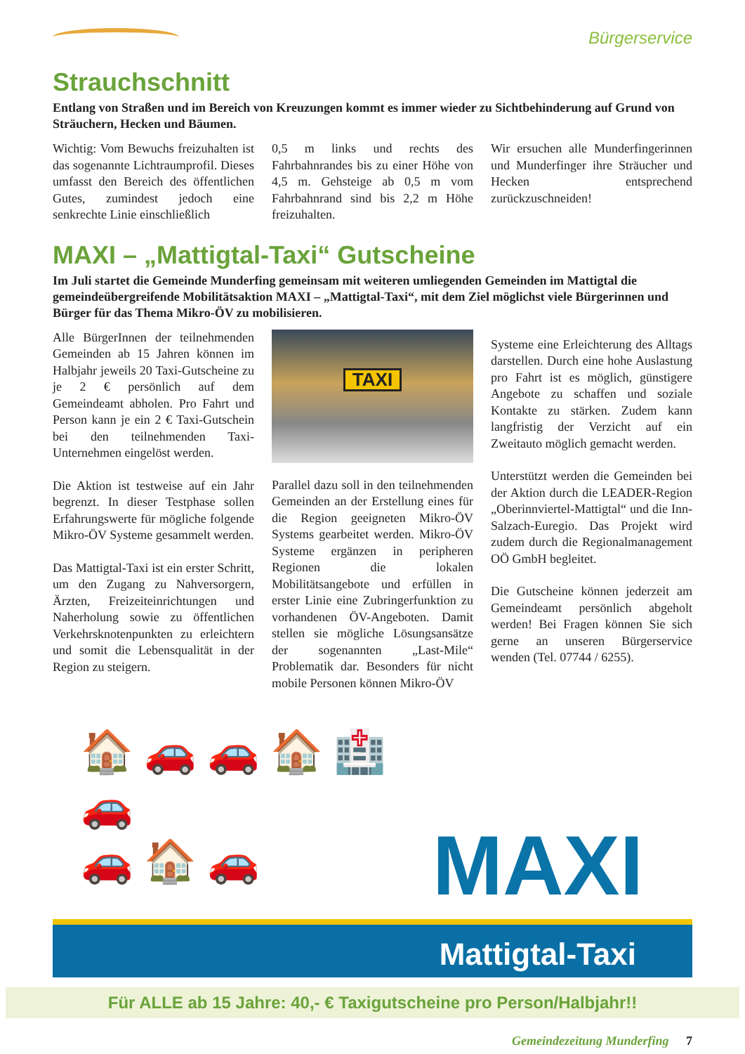Bürgerservice
Strauchschnitt
Entlang von Straßen und im Bereich von Kreuzungen kommt es immer wieder zu Sichtbehinderung auf Grund von Sträuchern, Hecken und Bäumen.
Wichtig: Vom Bewuchs freizuhalten ist das sogenannte Lichtraumprofil. Dieses umfasst den Bereich des öffentlichen Gutes, zumindest jedoch eine senkrechte Linie einschließlich
0,5 m links und rechts des Fahrbahnrandes bis zu einer Höhe von 4,5 m. Gehsteige ab 0,5 m vom Fahrbahnrand sind bis 2,2 m Höhe freizuhalten.
Wir ersuchen alle Munderfingerinnen und Munderfinger ihre Sträucher und Hecken entsprechend zurückzuschneiden!
MAXI – „Mattigtal-Taxi“ Gutscheine
Im Juli startet die Gemeinde Munderfing gemeinsam mit weiteren umliegenden Gemeinden im Mattigtal die gemeindeübergreifende Mobilitätsaktion MAXI – „Mattigtal-Taxi“, mit dem Ziel möglichst viele Bürgerinnen und Bürger für das Thema Mikro-ÖV zu mobilisieren.
Alle BürgerInnen der teilnehmenden Gemeinden ab 15 Jahren können im Halbjahr jeweils 20 Taxi-Gutscheine zu je 2 € persönlich auf dem Gemeindeamt abholen. Pro Fahrt und Person kann je ein 2 € Taxi-Gutschein bei den teilnehmenden Taxi-Unternehmen eingelöst werden.
Die Aktion ist testweise auf ein Jahr begrenzt. In dieser Testphase sollen Erfahrungswerte für mögliche folgende Mikro-ÖV Systeme gesammelt werden.
Das Mattigtal-Taxi ist ein erster Schritt, um den Zugang zu Nahversorgern, Ärzten, Freizeiteinrichtungen und Naherholung sowie zu öffentlichen Verkehrsknotenpunkten zu erleichtern und somit die Lebensqualität in der Region zu steigern.
TAXI
Parallel dazu soll in den teilnehmenden Gemeinden an der Erstellung eines für die Region geeigneten Mikro-ÖV Systems gearbeitet werden. Mikro-ÖV Systeme ergänzen in peripheren Regionen die lokalen Mobilitätsangebote und erfüllen in erster Linie eine Zubringerfunktion zu vorhandenen ÖV-Angeboten. Damit stellen sie mögliche Lösungsansätze der sogenannten „Last-Mile“ Problematik dar. Besonders für nicht mobile Personen können Mikro-ÖV
Systeme eine Erleichterung des Alltags darstellen. Durch eine hohe Auslastung pro Fahrt ist es möglich, günstigere Angebote zu schaffen und soziale Kontakte zu stärken. Zudem kann langfristig der Verzicht auf ein Zweitauto möglich gemacht werden.
Unterstützt werden die Gemeinden bei der Aktion durch die LEADER-Region „Oberinnviertel-Mattigtal“ und die Inn-Salzach-Euregio. Das Projekt wird zudem durch die Regionalmanagement OÖ GmbH begleitet.
Die Gutscheine können jederzeit am Gemeindeamt persönlich abgeholt werden! Bei Fragen können Sie sich gerne an unseren Bürgerservice wenden (Tel. 07744 / 6255).
🏠 🚗 🚗 🏠 🏥 🚗
🚗 🏠 🚗
MAXI
Mattigtal-Taxi
Für ALLE ab 15 Jahre: 40,- € Taxigutscheine pro Person/Halbjahr!!
Gemeindezeitung Munderfing 7